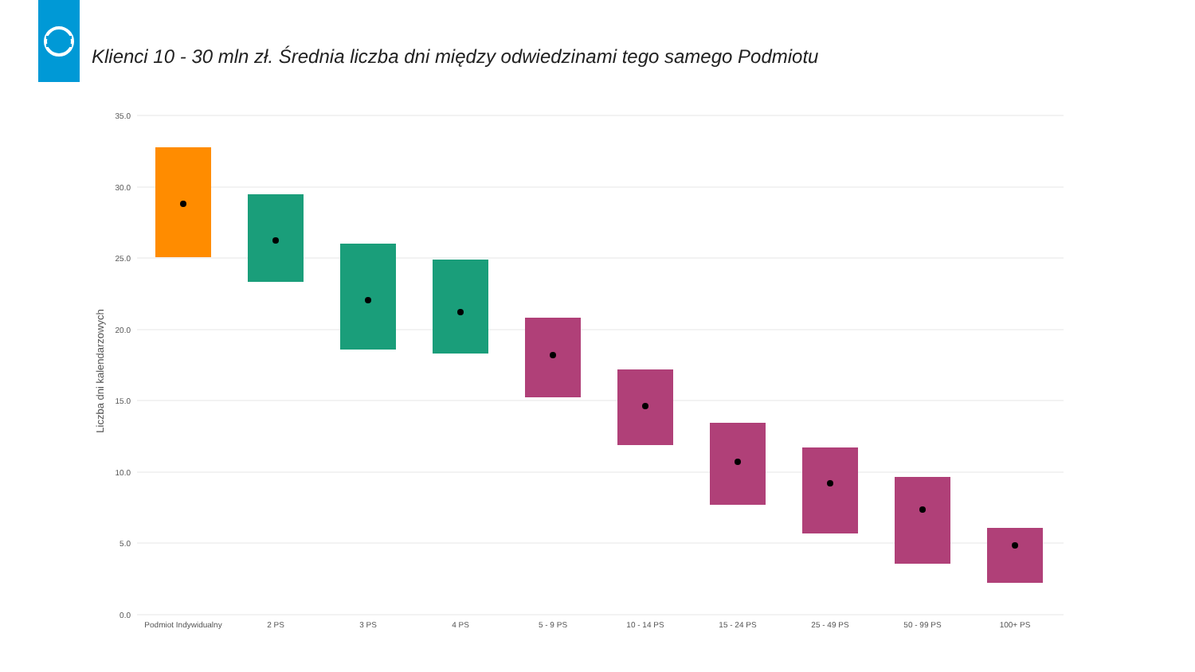Klienci 10 - 30 mln zł. Średnia liczba dni między odwiedzinami tego samego Podmiotu
35.0
30.0
25.0
20.0
15.0
10.0
5.0
0.0
Liczba dni kalendarzowych
Podmiot Indywidualny2 PS3 PS4 PS5 - 9 PS10 - 14 PS15 - 24 PS25 - 49 PS50 - 99 PS100+ PS